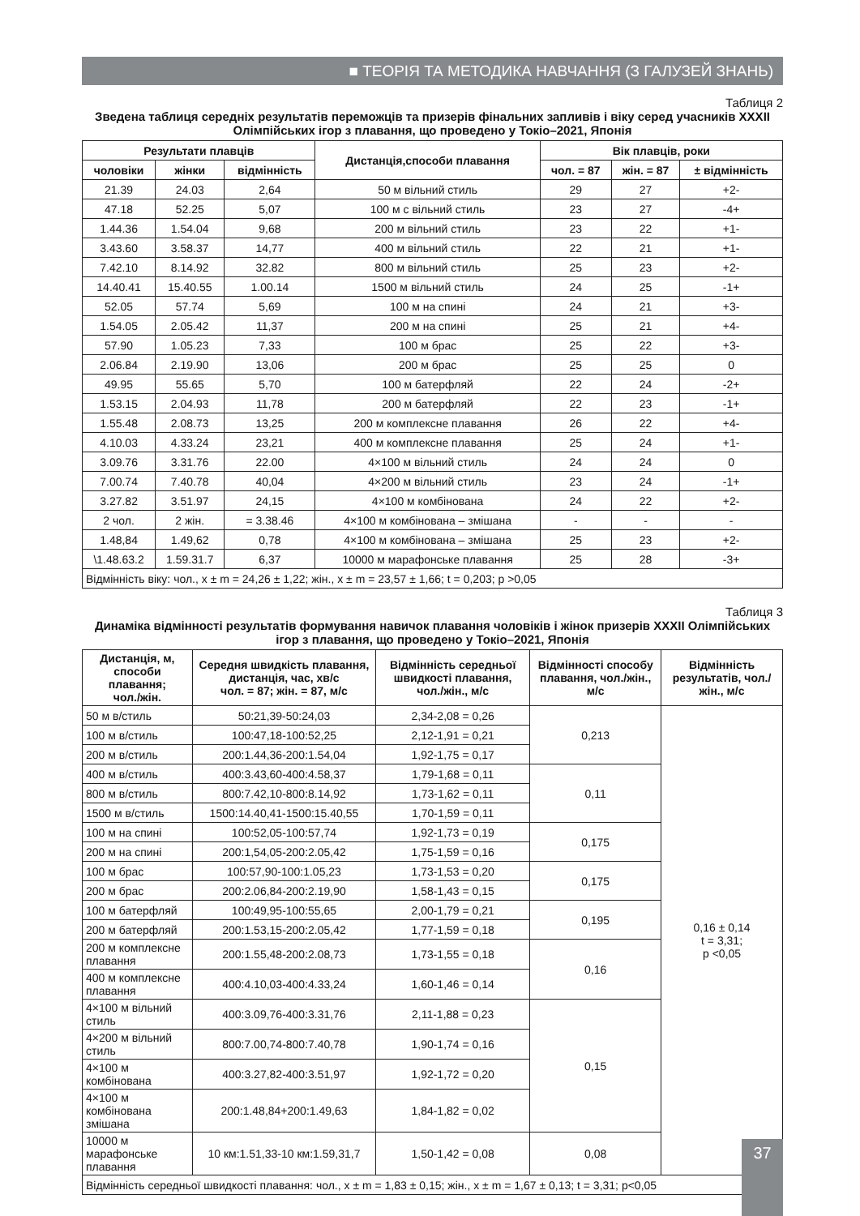■ ТЕОРІЯ ТА МЕТОДИКА НАВЧАННЯ (З ГАЛУЗЕЙ ЗНАНЬ)
Таблиця 2
Зведена таблиця середніх результатів переможців та призерів фінальних запливів і віку серед учасників XXXII Олімпійських ігор з плавання, що проведено у Токіо–2021, Японія
| Результати плавців | | | Дистанція,способи плавання | Вік плавців, роки | | |
| --- | --- | --- | --- | --- | --- | --- |
| чоловіки | жінки | відмінність | | чол. = 87 | жін. = 87 | ± відмінність |
| 21.39 | 24.03 | 2,64 | 50 м вільний стиль | 29 | 27 | +2- |
| 47.18 | 52.25 | 5,07 | 100 м с вільний стиль | 23 | 27 | -4+ |
| 1.44.36 | 1.54.04 | 9,68 | 200 м вільний стиль | 23 | 22 | +1- |
| 3.43.60 | 3.58.37 | 14,77 | 400 м вільний стиль | 22 | 21 | +1- |
| 7.42.10 | 8.14.92 | 32.82 | 800 м вільний стиль | 25 | 23 | +2- |
| 14.40.41 | 15.40.55 | 1.00.14 | 1500 м вільний стиль | 24 | 25 | -1+ |
| 52.05 | 57.74 | 5,69 | 100 м на спині | 24 | 21 | +3- |
| 1.54.05 | 2.05.42 | 11,37 | 200 м на спині | 25 | 21 | +4- |
| 57.90 | 1.05.23 | 7,33 | 100 м брас | 25 | 22 | +3- |
| 2.06.84 | 2.19.90 | 13,06 | 200 м брас | 25 | 25 | 0 |
| 49.95 | 55.65 | 5,70 | 100 м батерфляй | 22 | 24 | -2+ |
| 1.53.15 | 2.04.93 | 11,78 | 200 м батерфляй | 22 | 23 | -1+ |
| 1.55.48 | 2.08.73 | 13,25 | 200 м комплексне плавання | 26 | 22 | +4- |
| 4.10.03 | 4.33.24 | 23,21 | 400 м комплексне плавання | 25 | 24 | +1- |
| 3.09.76 | 3.31.76 | 22.00 | 4×100 м вільний стиль | 24 | 24 | 0 |
| 7.00.74 | 7.40.78 | 40,04 | 4×200 м вільний стиль | 23 | 24 | -1+ |
| 3.27.82 | 3.51.97 | 24,15 | 4×100 м комбінована | 24 | 22 | +2- |
| 2 чол. | 2 жін. | = 3.38.46 | 4×100 м комбінована – змішана | - | - | - |
| 1.48,84 | 1.49,62 | 0,78 | 4×100 м комбінована – змішана | 25 | 23 | +2- |
| \1.48.63.2 | 1.59.31.7 | 6,37 | 10000 м марафонське плавання | 25 | 28 | -3+ |
| Відмінність віку: чол., х ± m = 24,26 ± 1,22; жін., х ± m = 23,57 ± 1,66; t = 0,203; p >0,05 | | | | | | |
Таблиця 3
Динаміка відмінності результатів формування навичок плавання чоловіків і жінок призерів XXXII Олімпійських ігор з плавання, що проведено у Токіо–2021, Японія
| Дистанція, м, способи плавання; чол./жін. | Середня швидкість плавання, дистанція, час, хв/с чол. = 87; жін. = 87, м/с | Відмінність середньої швидкості плавання, чол./жін., м/с | Відмінності способу плавання, чол./жін., м/с | Відмінність результатів, чол./жін., м/с |
| --- | --- | --- | --- | --- |
| 50 м в/стиль | 50:21,39-50:24,03 | 2,34-2,08 = 0,26 | 0,213 | 0,16 ± 0,14 t = 3,31; p <0,05 |
| 100 м в/стиль | 100:47,18-100:52,25 | 2,12-1,91 = 0,21 | | |
| 200 м в/стиль | 200:1.44,36-200:1.54,04 | 1,92-1,75 = 0,17 | | |
| 400 м в/стиль | 400:3.43,60-400:4.58,37 | 1,79-1,68 = 0,11 | 0,11 | |
| 800 м в/стиль | 800:7.42,10-800:8.14,92 | 1,73-1,62 = 0,11 | | |
| 1500 м в/стиль | 1500:14.40,41-1500:15.40,55 | 1,70-1,59 = 0,11 | | |
| 100 м на спині | 100:52,05-100:57,74 | 1,92-1,73 = 0,19 | 0,175 | |
| 200 м на спині | 200:1,54,05-200:2.05,42 | 1,75-1,59 = 0,16 | | |
| 100 м брас | 100:57,90-100:1.05,23 | 1,73-1,53 = 0,20 | 0,175 | |
| 200 м брас | 200:2.06,84-200:2.19,90 | 1,58-1,43 = 0,15 | | |
| 100 м батерфляй | 100:49,95-100:55,65 | 2,00-1,79 = 0,21 | 0,195 | |
| 200 м батерфляй | 200:1.53,15-200:2.05,42 | 1,77-1,59 = 0,18 | | |
| 200 м комплексне плавання | 200:1.55,48-200:2.08,73 | 1,73-1,55 = 0,18 | 0,16 | |
| 400 м комплексне плавання | 400:4.10,03-400:4.33,24 | 1,60-1,46 = 0,14 | | |
| 4×100 м вільний стиль | 400:3.09,76-400:3.31,76 | 2,11-1,88 = 0,23 | 0,15 | |
| 4×200 м вільний стиль | 800:7.00,74-800:7.40,78 | 1,90-1,74 = 0,16 | | |
| 4×100 м комбінована | 400:3.27,82-400:3.51,97 | 1,92-1,72 = 0,20 | | |
| 4×100 м комбінована змішана | 200:1.48,84+200:1.49,63 | 1,84-1,82 = 0,02 | | |
| 10000 м марафонське плавання | 10 км:1.51,33-10 км:1.59,31,7 | 1,50-1,42 = 0,08 | 0,08 | |
| Відмінність середньої швидкості плавання: чол., х ± m = 1,83 ± 0,15; жін., х ± m = 1,67 ± 0,13; t = 3,31; p<0,05 | | | | |
37